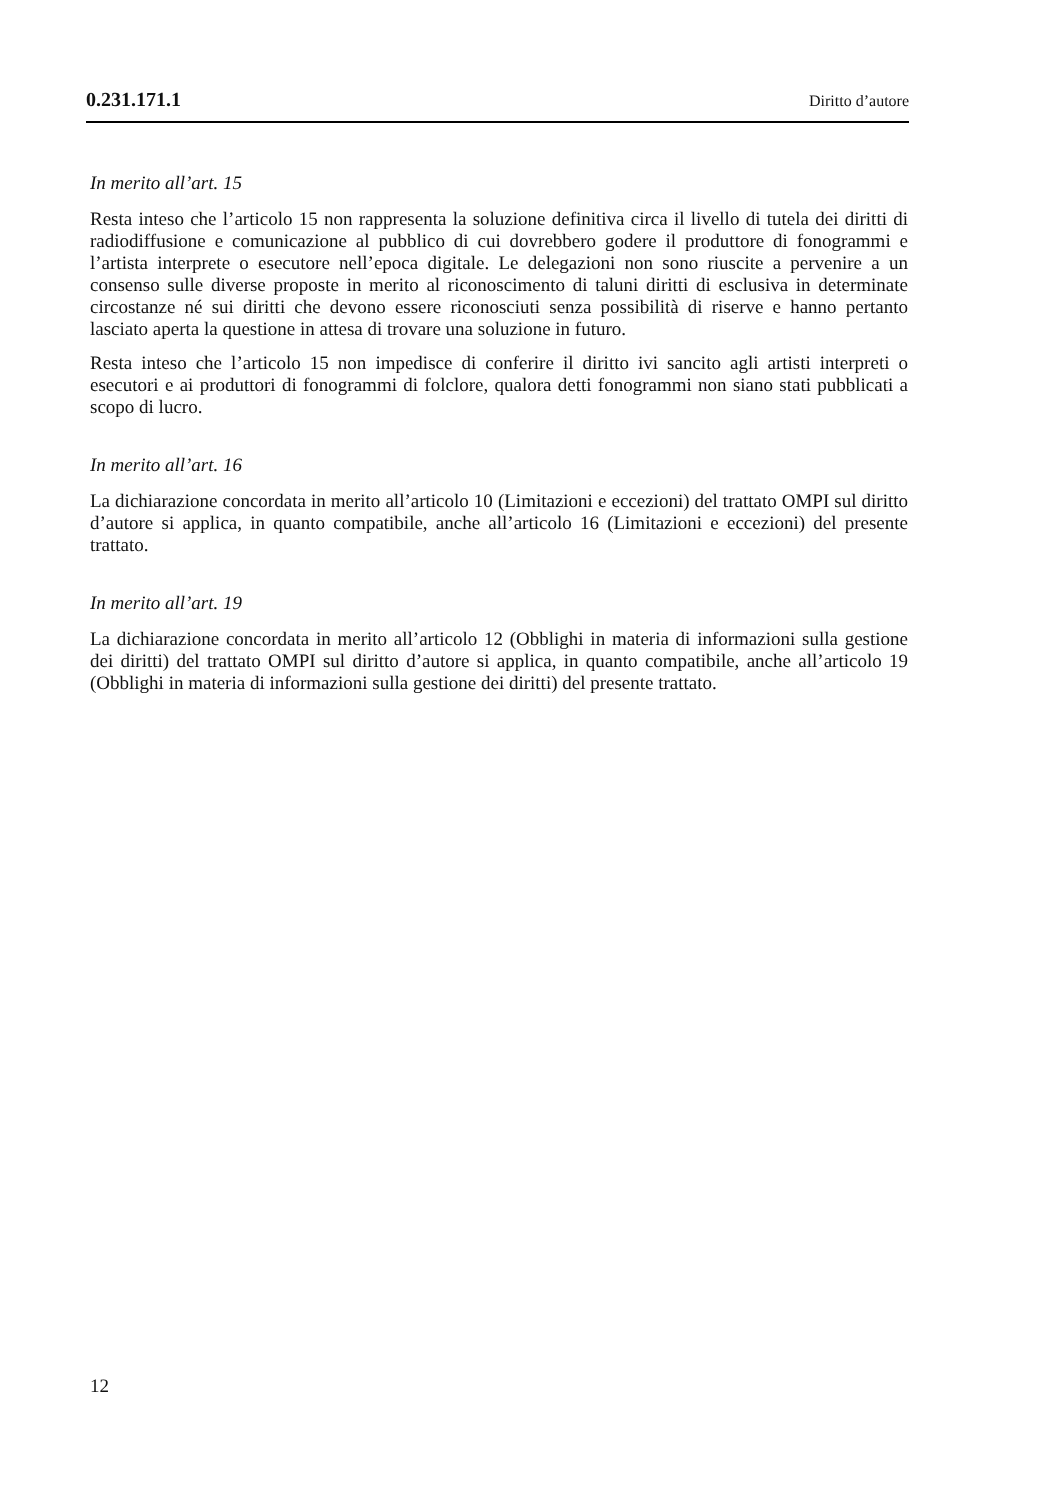0.231.171.1 Diritto d’autore
In merito all’art. 15
Resta inteso che l’articolo 15 non rappresenta la soluzione definitiva circa il livello di tutela dei diritti di radiodiffusione e comunicazione al pubblico di cui dovrebbero godere il produttore di fonogrammi e l’artista interprete o esecutore nell’epoca digitale. Le delegazioni non sono riuscite a pervenire a un consenso sulle diverse proposte in merito al riconoscimento di taluni diritti di esclusiva in determinate circostanze né sui diritti che devono essere riconosciuti senza possibilità di riserve e hanno pertanto lasciato aperta la questione in attesa di trovare una soluzione in futuro.
Resta inteso che l’articolo 15 non impedisce di conferire il diritto ivi sancito agli artisti interpreti o esecutori e ai produttori di fonogrammi di folclore, qualora detti fonogrammi non siano stati pubblicati a scopo di lucro.
In merito all’art. 16
La dichiarazione concordata in merito all’articolo 10 (Limitazioni e eccezioni) del trattato OMPI sul diritto d’autore si applica, in quanto compatibile, anche all’articolo 16 (Limitazioni e eccezioni) del presente trattato.
In merito all’art. 19
La dichiarazione concordata in merito all’articolo 12 (Obblighi in materia di informazioni sulla gestione dei diritti) del trattato OMPI sul diritto d’autore si applica, in quanto compatibile, anche all’articolo 19 (Obblighi in materia di informazioni sulla gestione dei diritti) del presente trattato.
12